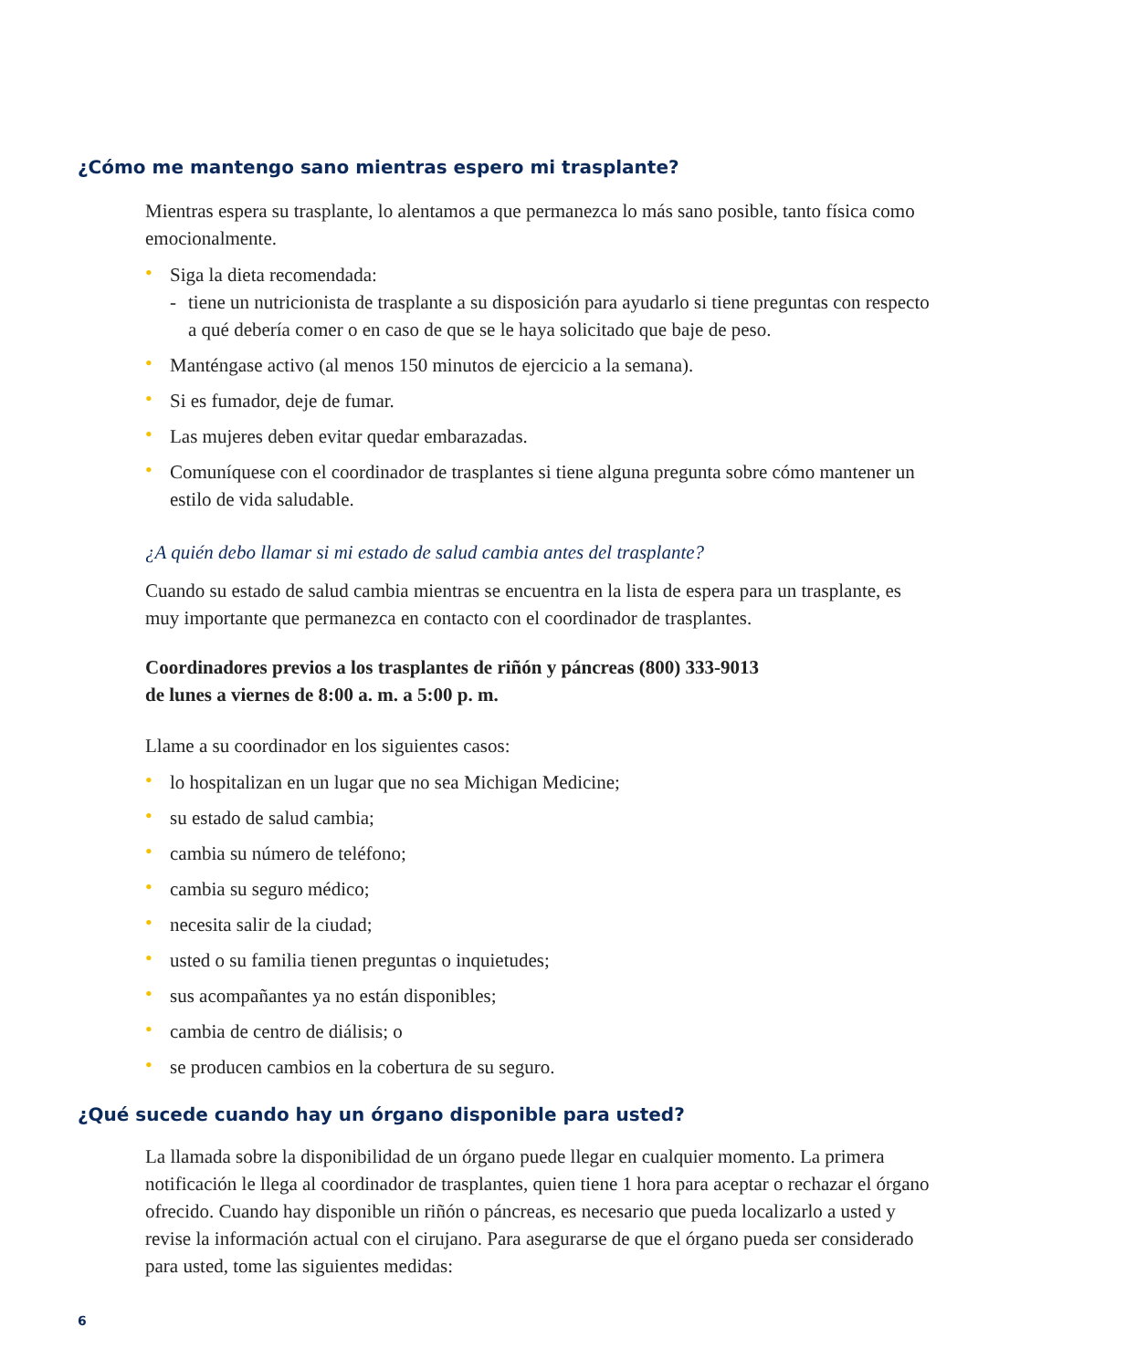¿Cómo me mantengo sano mientras espero mi trasplante?
Mientras espera su trasplante, lo alentamos a que permanezca lo más sano posible, tanto física como emocionalmente.
• Siga la dieta recomendada:
- tiene un nutricionista de trasplante a su disposición para ayudarlo si tiene preguntas con respecto a qué debería comer o en caso de que se le haya solicitado que baje de peso.
• Manténgase activo (al menos 150 minutos de ejercicio a la semana).
• Si es fumador, deje de fumar.
• Las mujeres deben evitar quedar embarazadas.
• Comuníquese con el coordinador de trasplantes si tiene alguna pregunta sobre cómo mantener un estilo de vida saludable.
¿A quién debo llamar si mi estado de salud cambia antes del trasplante?
Cuando su estado de salud cambia mientras se encuentra en la lista de espera para un trasplante, es muy importante que permanezca en contacto con el coordinador de trasplantes.
Coordinadores previos a los trasplantes de riñón y páncreas (800) 333-9013
de lunes a viernes de 8:00 a. m. a 5:00 p. m.
Llame a su coordinador en los siguientes casos:
• lo hospitalizan en un lugar que no sea Michigan Medicine;
• su estado de salud cambia;
• cambia su número de teléfono;
• cambia su seguro médico;
• necesita salir de la ciudad;
• usted o su familia tienen preguntas o inquietudes;
• sus acompañantes ya no están disponibles;
• cambia de centro de diálisis; o
• se producen cambios en la cobertura de su seguro.
¿Qué sucede cuando hay un órgano disponible para usted?
La llamada sobre la disponibilidad de un órgano puede llegar en cualquier momento. La primera notificación le llega al coordinador de trasplantes, quien tiene 1 hora para aceptar o rechazar el órgano ofrecido. Cuando hay disponible un riñón o páncreas, es necesario que pueda localizarlo a usted y revise la información actual con el cirujano. Para asegurarse de que el órgano pueda ser considerado para usted, tome las siguientes medidas:
6